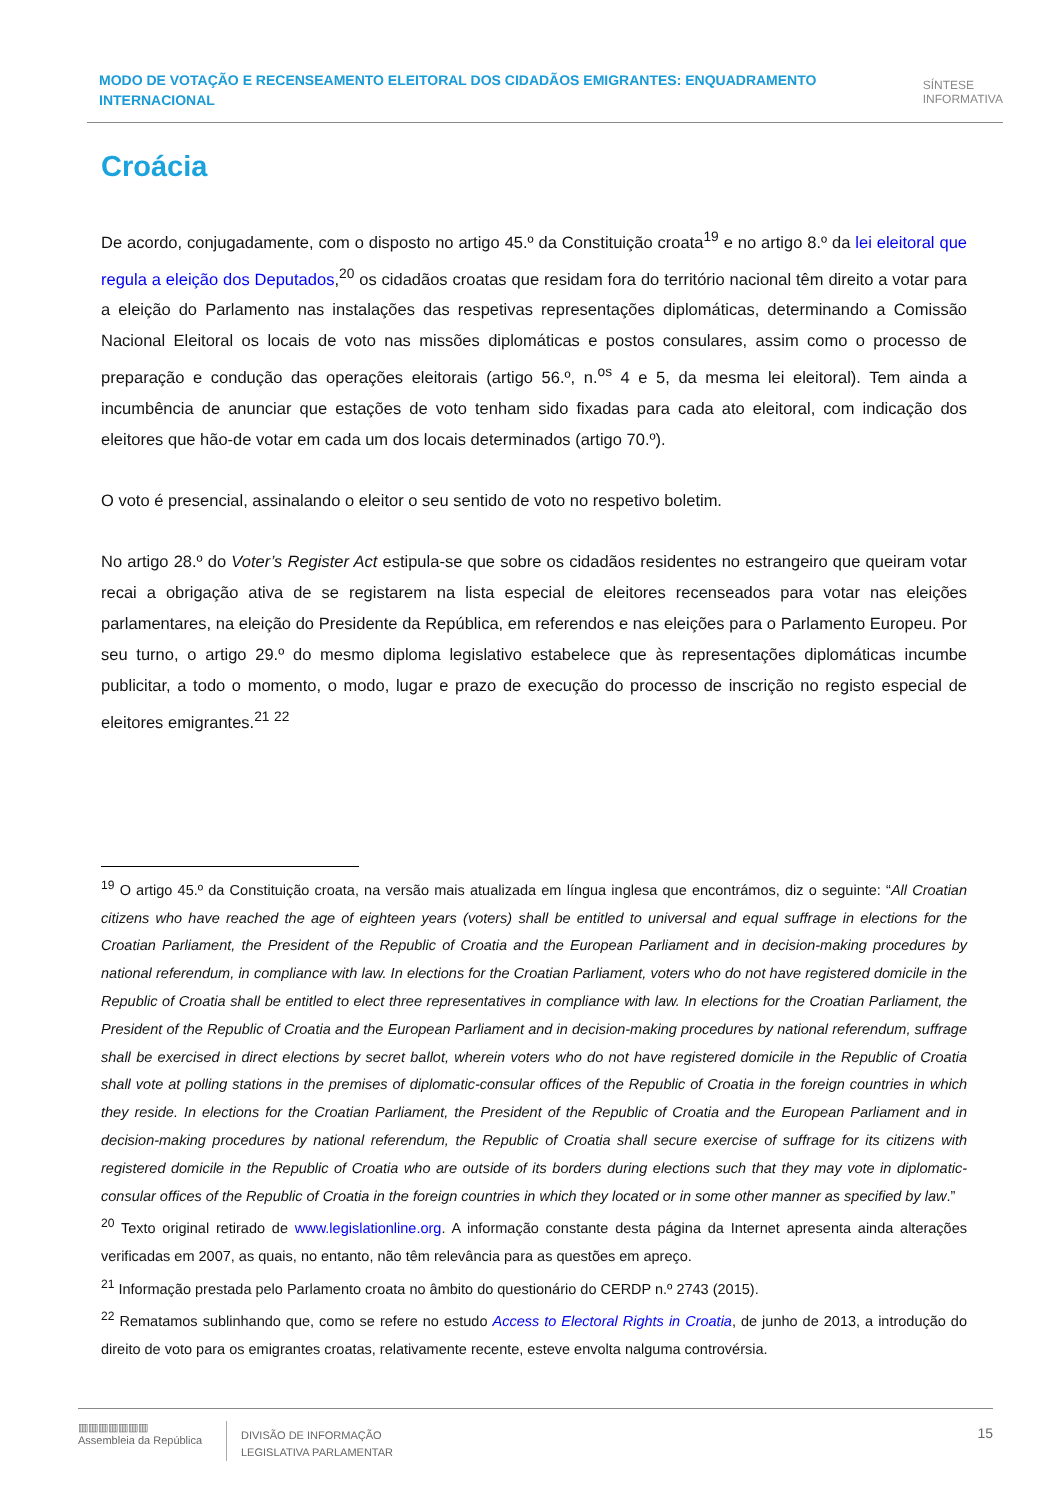MODO DE VOTAÇÃO E RECENSEAMENTO ELEITORAL DOS CIDADÃOS EMIGRANTES: ENQUADRAMENTO INTERNACIONAL
SÍNTESE
INFORMATIVA
Croácia
De acordo, conjugadamente, com o disposto no artigo 45.º da Constituição croata<sup>19</sup> e no artigo 8.º da lei eleitoral que regula a eleição dos Deputados,<sup>20</sup> os cidadãos croatas que residam fora do território nacional têm direito a votar para a eleição do Parlamento nas instalações das respetivas representações diplomáticas, determinando a Comissão Nacional Eleitoral os locais de voto nas missões diplomáticas e postos consulares, assim como o processo de preparação e condução das operações eleitorais (artigo 56.º, n.<sup>os</sup> 4 e 5, da mesma lei eleitoral). Tem ainda a incumbência de anunciar que estações de voto tenham sido fixadas para cada ato eleitoral, com indicação dos eleitores que hão-de votar em cada um dos locais determinados (artigo 70.º).
O voto é presencial, assinalando o eleitor o seu sentido de voto no respetivo boletim.
No artigo 28.º do Voter’s Register Act estipula-se que sobre os cidadãos residentes no estrangeiro que queiram votar recai a obrigação ativa de se registarem na lista especial de eleitores recenseados para votar nas eleições parlamentares, na eleição do Presidente da República, em referendos e nas eleições para o Parlamento Europeu. Por seu turno, o artigo 29.º do mesmo diploma legislativo estabelece que às representações diplomáticas incumbe publicitar, a todo o momento, o modo, lugar e prazo de execução do processo de inscrição no registo especial de eleitores emigrantes.<sup>21</sup> <sup>22</sup>
<sup>19</sup> O artigo 45.º da Constituição croata, na versão mais atualizada em língua inglesa que encontrámos, diz o seguinte: “All Croatian citizens who have reached the age of eighteen years (voters) shall be entitled to universal and equal suffrage in elections for the Croatian Parliament, the President of the Republic of Croatia and the European Parliament and in decision-making procedures by national referendum, in compliance with law. In elections for the Croatian Parliament, voters who do not have registered domicile in the Republic of Croatia shall be entitled to elect three representatives in compliance with law. In elections for the Croatian Parliament, the President of the Republic of Croatia and the European Parliament and in decision-making procedures by national referendum, suffrage shall be exercised in direct elections by secret ballot, wherein voters who do not have registered domicile in the Republic of Croatia shall vote at polling stations in the premises of diplomatic-consular offices of the Republic of Croatia in the foreign countries in which they reside. In elections for the Croatian Parliament, the President of the Republic of Croatia and the European Parliament and in decision-making procedures by national referendum, the Republic of Croatia shall secure exercise of suffrage for its citizens with registered domicile in the Republic of Croatia who are outside of its borders during elections such that they may vote in diplomatic-consular offices of the Republic of Croatia in the foreign countries in which they located or in some other manner as specified by law.”
<sup>20</sup> Texto original retirado de www.legislationline.org. A informação constante desta página da Internet apresenta ainda alterações verificadas em 2007, as quais, no entanto, não têm relevância para as questões em apreço.
<sup>21</sup> Informação prestada pelo Parlamento croata no âmbito do questionário do CERDP n.º 2743 (2015).
<sup>22</sup> Rematamos sublinhando que, como se refere no estudo Access to Electoral Rights in Croatia, de junho de 2013, a introdução do direito de voto para os emigrantes croatas, relativamente recente, esteve envolta nalguma controvérsia.
▥▥▥▥▥▥▥
Assembleia da República
DIVISÃO DE INFORMAÇÃO
LEGISLATIVA PARLAMENTAR
15